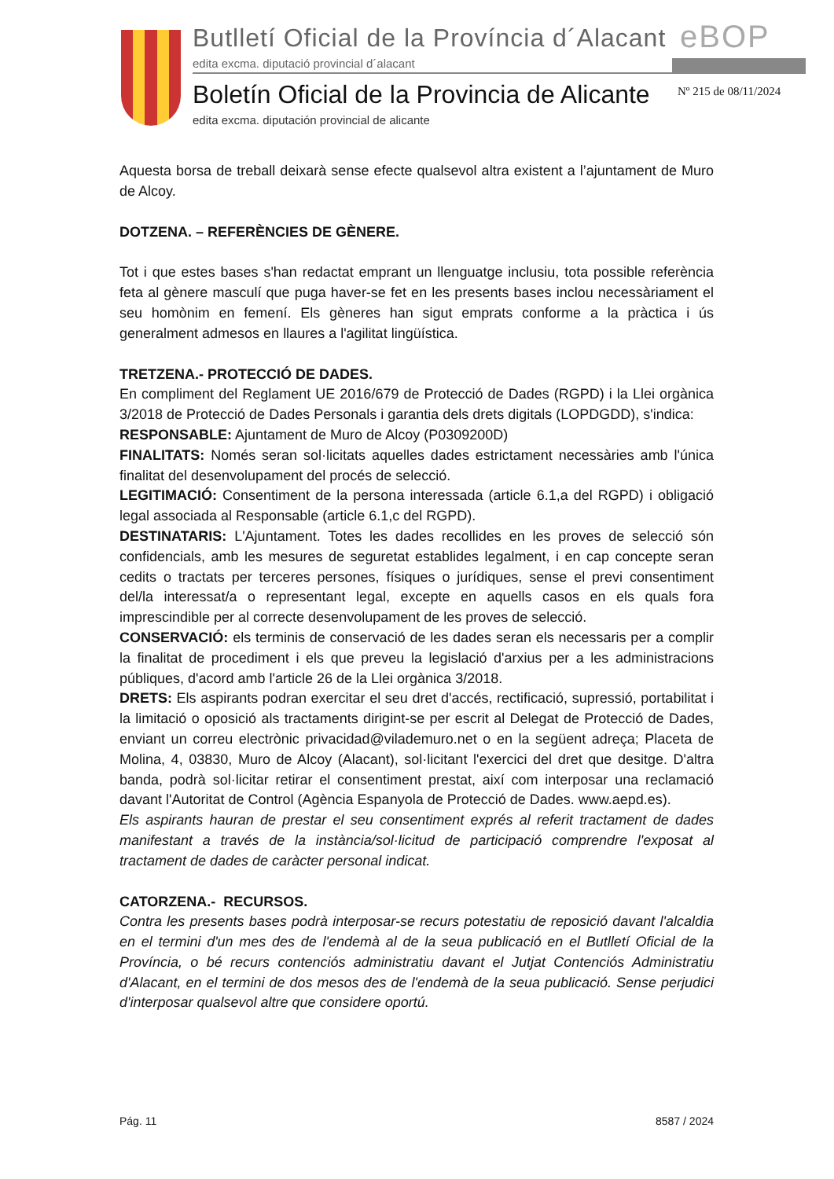Butlletí Oficial de la Província d´Alacant
edita excma. diputació provincial d´alacant
eBOP
Boletín Oficial de la Provincia de Alicante
edita excma. diputación provincial de alicante
Nº 215 de 08/11/2024
Aquesta borsa de treball deixarà sense efecte qualsevol altra existent a l’ajuntament de Muro de Alcoy.
DOTZENA. – REFERÈNCIES DE GÈNERE.
Tot i que estes bases s'han redactat emprant un llenguatge inclusiu, tota possible referència feta al gènere masculí que puga haver-se fet en les presents bases inclou necessàriament el seu homònim en femení. Els gèneres han sigut emprats conforme a la pràctica i ús generalment admesos en llaures a l'agilitat lingüística.
TRETZENA.- PROTECCIÓ DE DADES.
En compliment del Reglament UE 2016/679 de Protecció de Dades (RGPD) i la Llei orgànica 3/2018 de Protecció de Dades Personals i garantia dels drets digitals (LOPDGDD), s'indica:
RESPONSABLE: Ajuntament de Muro de Alcoy (P0309200D)
FINALITATS: Només seran sol·licitats aquelles dades estrictament necessàries amb l'única finalitat del desenvolupament del procés de selecció.
LEGITIMACIÓ: Consentiment de la persona interessada (article 6.1,a del RGPD) i obligació legal associada al Responsable (article 6.1,c del RGPD).
DESTINATARIS: L'Ajuntament. Totes les dades recollides en les proves de selecció són confidencials, amb les mesures de seguretat establides legalment, i en cap concepte seran cedits o tractats per terceres persones, físiques o jurídiques, sense el previ consentiment del/la interessat/a o representant legal, excepte en aquells casos en els quals fora imprescindible per al correcte desenvolupament de les proves de selecció.
CONSERVACIÓ: els terminis de conservació de les dades seran els necessaris per a complir la finalitat de procediment i els que preveu la legislació d'arxius per a les administracions públiques, d'acord amb l'article 26 de la Llei orgànica 3/2018.
DRETS: Els aspirants podran exercitar el seu dret d'accés, rectificació, supressió, portabilitat i la limitació o oposició als tractaments dirigint-se per escrit al Delegat de Protecció de Dades, enviant un correu electrònic privacidad@vilademuro.net o en la següent adreça; Placeta de Molina, 4, 03830, Muro de Alcoy (Alacant), sol·licitant l'exercici del dret que desitge. D'altra banda, podrà sol·licitar retirar el consentiment prestat, així com interposar una reclamació davant l'Autoritat de Control (Agència Espanyola de Protecció de Dades. www.aepd.es).
Els aspirants hauran de prestar el seu consentiment exprés al referit tractament de dades manifestant a través de la instància/sol·licitud de participació comprendre l'exposat al tractament de dades de caràcter personal indicat.
CATORZENA.- RECURSOS.
Contra les presents bases podrà interposar-se recurs potestatiu de reposició davant l'alcaldia en el termini d'un mes des de l'endemà al de la seua publicació en el Butlletí Oficial de la Província, o bé recurs contenciós administratiu davant el Jutjat Contenciós Administratiu d'Alacant, en el termini de dos mesos des de l'endemà de la seua publicació. Sense perjudici d'interposar qualsevol altre que considere oportú.
Pág. 11 8587 / 2024